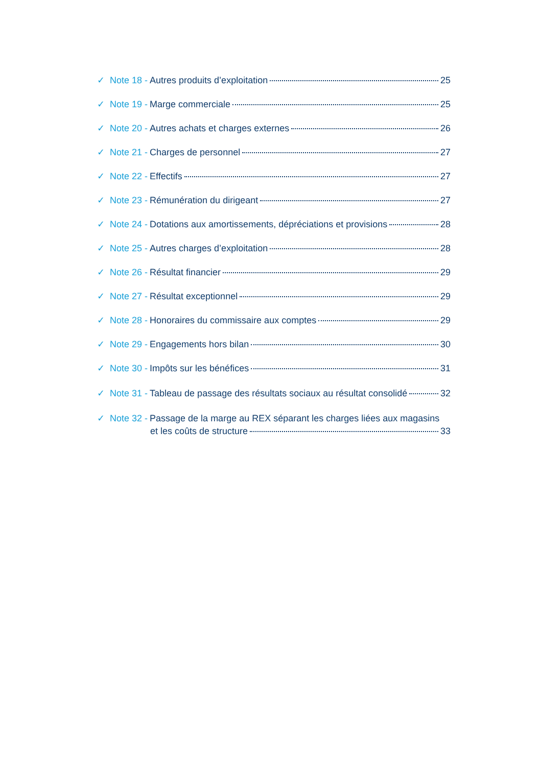✓ Note 18 - Autres produits d’exploitation 25
✓ Note 19 - Marge commerciale 25
✓ Note 20 - Autres achats et charges externes 26
✓ Note 21 - Charges de personnel 27
✓ Note 22 - Effectifs 27
✓ Note 23 - Rémunération du dirigeant 27
✓ Note 24 - Dotations aux amortissements, dépréciations et provisions 28
✓ Note 25 - Autres charges d’exploitation 28
✓ Note 26 - Résultat financier 29
✓ Note 27 - Résultat exceptionnel 29
✓ Note 28 - Honoraires du commissaire aux comptes 29
✓ Note 29 - Engagements hors bilan 30
✓ Note 30 - Impôts sur les bénéfices 31
✓ Note 31 - Tableau de passage des résultats sociaux au résultat consolidé 32
✓ Note 32 - Passage de la marge au REX séparant les charges liées aux magasins
et les coûts de structure 33